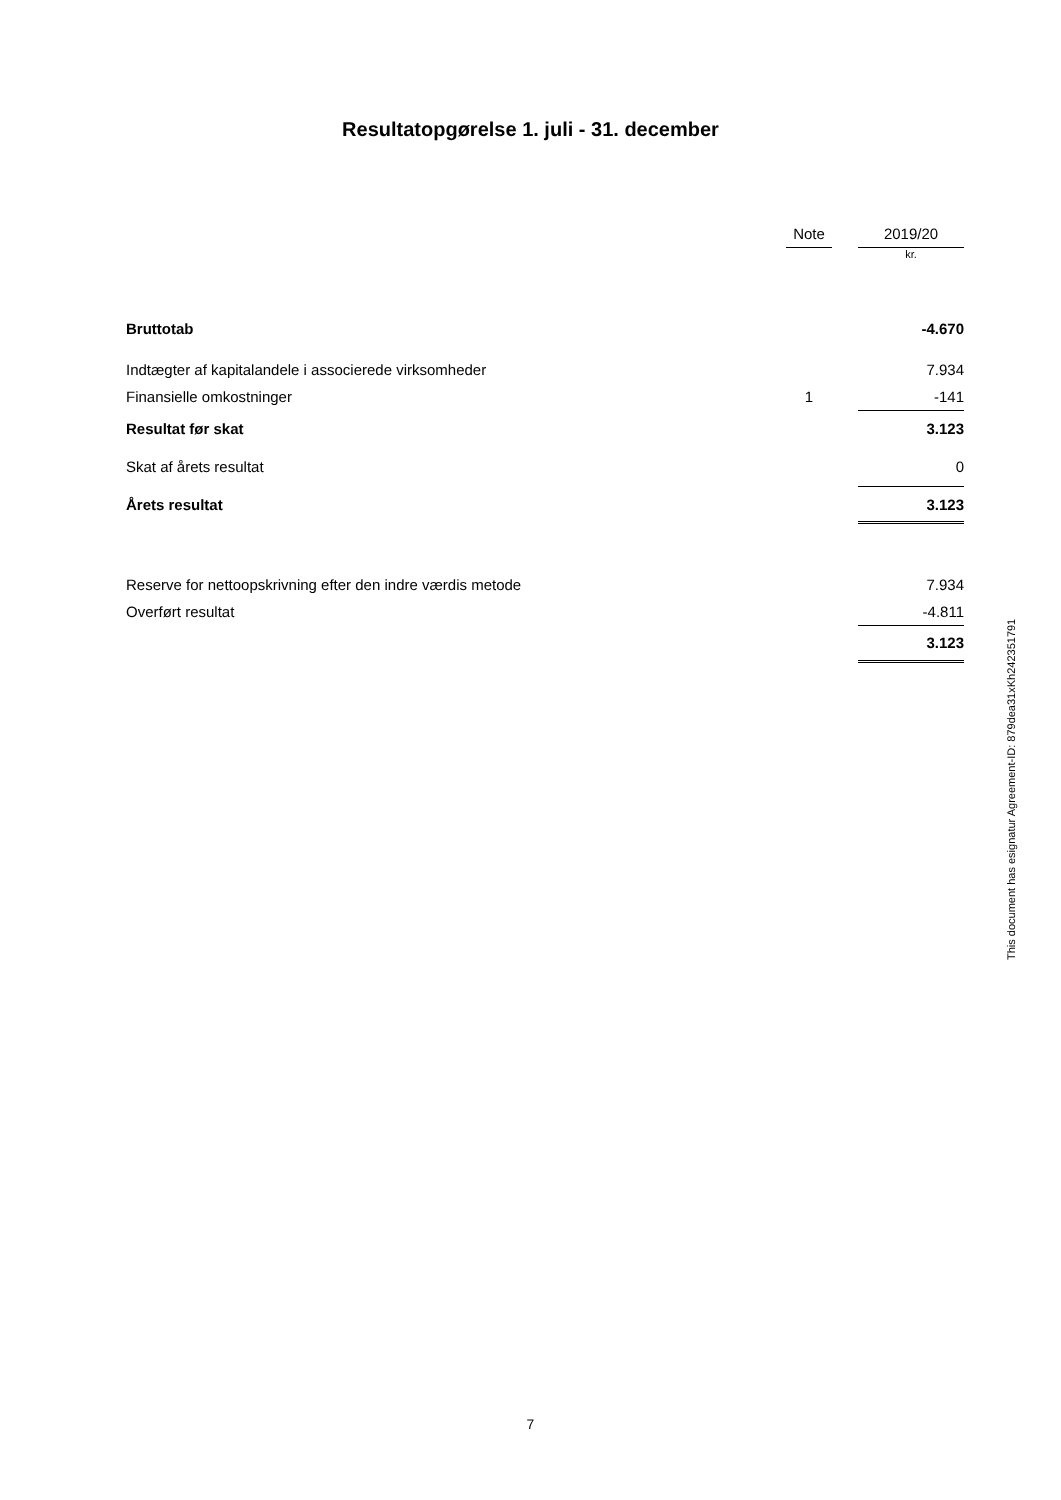Resultatopgørelse 1. juli - 31. december
| | Note | | 2019/20 |
| --- | --- | --- | --- |
| | | | kr. |
| Bruttotab | | | -4.670 |
| Indtægter af kapitalandele i associerede virksomheder | | | 7.934 |
| Finansielle omkostninger | 1 | | -141 |
| Resultat før skat | | | 3.123 |
| Skat af årets resultat | | | 0 |
| Årets resultat | | | 3.123 |
| Reserve for nettoopskrivning efter den indre værdis metode | | | 7.934 |
| Overført resultat | | | -4.811 |
| | | | 3.123 |
This document has esignatur Agreement-ID: 879dea31xKh242351791
7